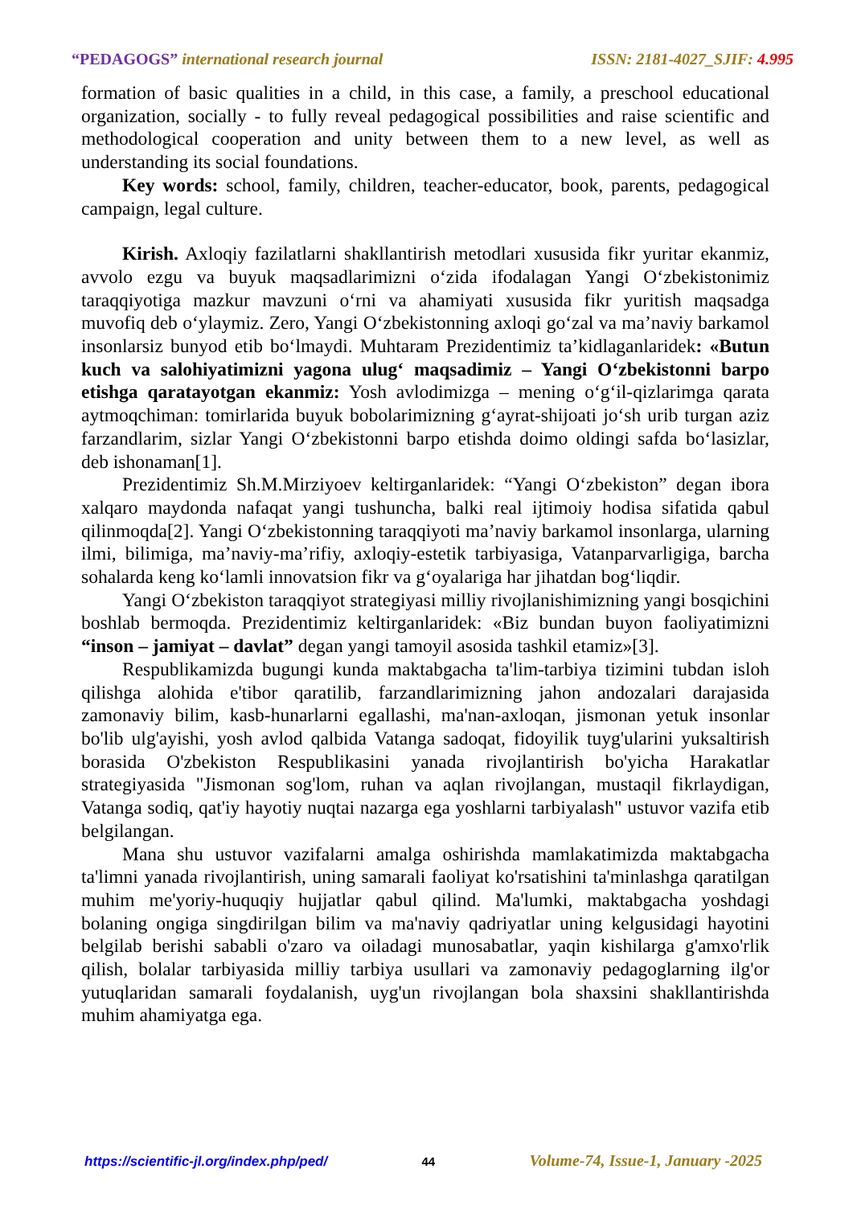“PEDAGOGS” international research journal ISSN: 2181-4027_SJIF: 4.995
formation of basic qualities in a child, in this case, a family, a preschool educational organization, socially - to fully reveal pedagogical possibilities and raise scientific and methodological cooperation and unity between them to a new level, as well as understanding its social foundations.
Key words: school, family, children, teacher-educator, book, parents, pedagogical campaign, legal culture.
Kirish. Axloqiy fazilatlarni shakllantirish metodlari xususida fikr yuritar ekanmiz, avvolo ezgu va buyuk maqsadlarimizni o‘zida ifodalagan Yangi O‘zbekistonimiz taraqqiyotiga mazkur mavzuni o‘rni va ahamiyati xususida fikr yuritish maqsadga muvofiq deb o‘ylaymiz. Zero, Yangi O‘zbekistonning axloqi go‘zal va ma’naviy barkamol insonlarsiz bunyod etib bo‘lmaydi. Muhtaram Prezidentimiz ta’kidlaganlaridek: «Butun kuch va salohiyatimizni yagona ulug‘ maqsadimiz – Yangi O‘zbekistonni barpo etishga qaratayotgan ekanmiz: Yosh avlodimizga – mening o‘g‘il-qizlarimga qarata aytmoqchiman: tomirlarida buyuk bobolarimizning g‘ayrat-shijoati jo‘sh urib turgan aziz farzandlarim, sizlar Yangi O‘zbekistonni barpo etishda doimo oldingi safda bo‘lasizlar, deb ishonaman[1].
Prezidentimiz Sh.M.Mirziyoev keltirganlaridek: “Yangi O‘zbekiston” degan ibora xalqaro maydonda nafaqat yangi tushuncha, balki real ijtimoiy hodisa sifatida qabul qilinmoqda[2]. Yangi O‘zbekistonning taraqqiyoti ma’naviy barkamol insonlarga, ularning ilmi, bilimiga, ma’naviy-ma’rifiy, axloqiy-estetik tarbiyasiga, Vatanparvarligiga, barcha sohalarda keng ko‘lamli innovatsion fikr va g‘oyalariga har jihatdan bog‘liqdir.
Yangi O‘zbekiston taraqqiyot strategiyasi milliy rivojlanishimizning yangi bosqichini boshlab bermoqda. Prezidentimiz keltirganlaridek: «Biz bundan buyon faoliyatimizni “inson – jamiyat – davlat” degan yangi tamoyil asosida tashkil etamiz»[3].
Respublikamizda bugungi kunda maktabgacha ta'lim-tarbiya tizimini tubdan isloh qilishga alohida e'tibor qaratilib, farzandlarimizning jahon andozalari darajasida zamonaviy bilim, kasb-hunarlarni egallashi, ma'nan-axloqan, jismonan yetuk insonlar bo'lib ulg'ayishi, yosh avlod qalbida Vatanga sadoqat, fidoyilik tuyg'ularini yuksaltirish borasida O'zbekiston Respublikasini yanada rivojlantirish bo'yicha Harakatlar strategiyasida "Jismonan sog'lom, ruhan va aqlan rivojlangan, mustaqil fikrlaydigan, Vatanga sodiq, qat'iy hayotiy nuqtai nazarga ega yoshlarni tarbiyalash" ustuvor vazifa etib belgilangan.
Mana shu ustuvor vazifalarni amalga oshirishda mamlakatimizda maktabgacha ta'limni yanada rivojlantirish, uning samarali faoliyat ko'rsatishini ta'minlashga qaratilgan muhim me'yoriy-huquqiy hujjatlar qabul qilind. Ma'lumki, maktabgacha yoshdagi bolaning ongiga singdirilgan bilim va ma'naviy qadriyatlar uning kelgusidagi hayotini belgilab berishi sababli o'zaro va oiladagi munosabatlar, yaqin kishilarga g'amxo'rlik qilish, bolalar tarbiyasida milliy tarbiya usullari va zamonaviy pedagoglarning ilg'or yutuqlaridan samarali foydalanish, uyg'un rivojlangan bola shaxsini shakllantirishda muhim ahamiyatga ega.
https://scientific-jl.org/index.php/ped/ 44 Volume-74, Issue-1, January -2025